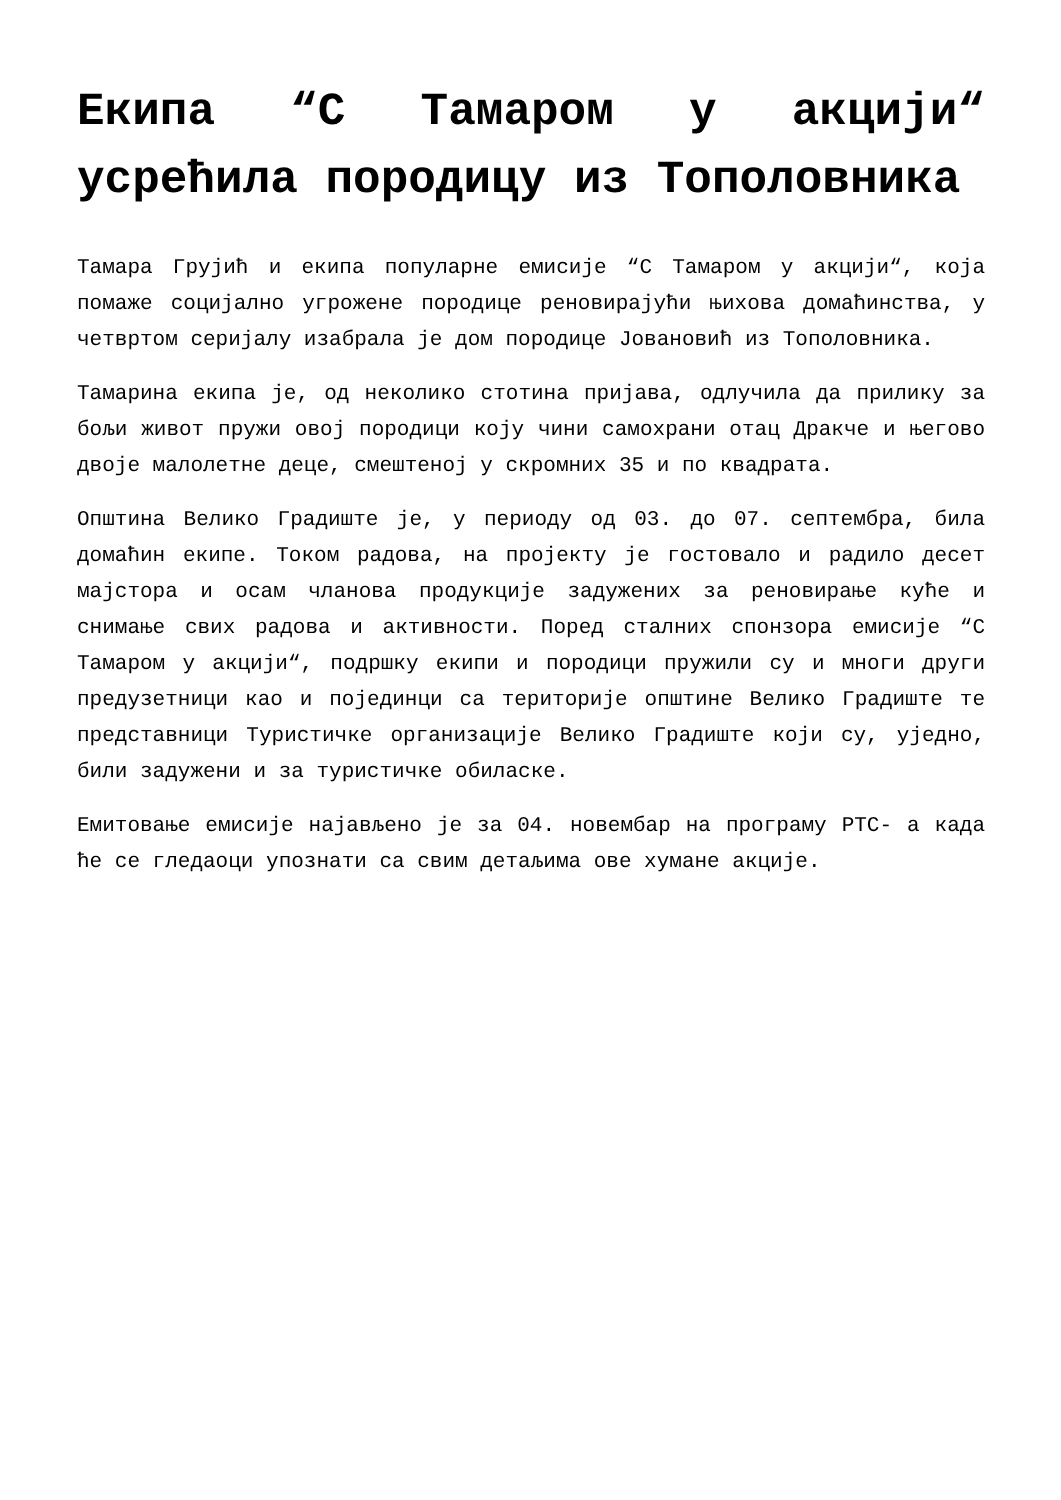Екипа “С Тамаром у акцији“ усрећила породицу из Тополовника
Тамара Грујић и екипа популарне емисије “С Тамаром у акцији“, која помаже социјално угрожене породице реновирајући њихова домаћинства, у четвртом серијалу изабрала је дом породице Јовановић из Тополовника.
Тамарина екипа је, од неколико стотина пријава, одлучила да прилику за бољи живот пружи овој породици коју чини самохрани отац Дракче и његово двоје малолетне деце, смештеној у скромних 35 и по квадрата.
Општина Велико Градиште је, у периоду од 03. до 07. септембра, била домаћин екипе. Током радова, на пројекту је гостовало и радило десет мајстора и осам чланова продукције задужених за реновирање куће и снимање свих радова и активности. Поред сталних спонзора емисије “С Тамаром у акцији“, подршку екипи и породици пружили су и многи други предузетници као и појединци са територије општине Велико Градиште те представници Туристичке организације Велико Градиште који су, уједно, били задужени и за туристичке обиласке.
Емитовање емисије најављено је за 04. новембар на програму РТС- а када ће се гледаоци упознати са свим детаљима ове хумане акције.